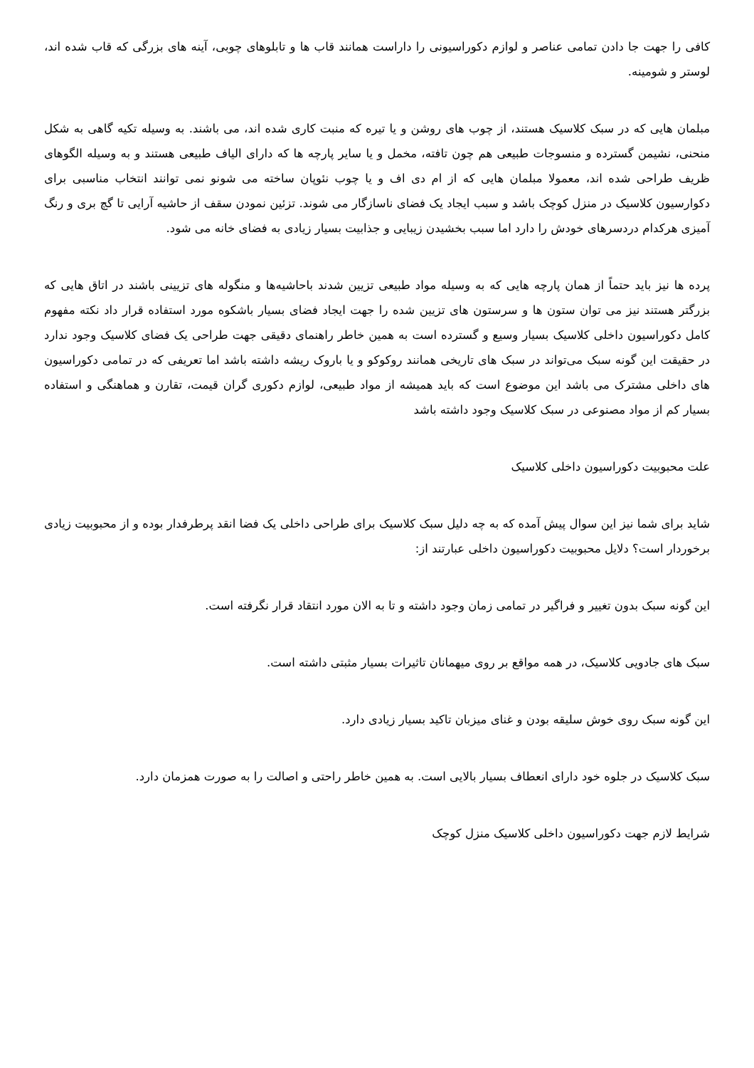کافی را جهت جا دادن تمامی عناصر و لوازم دکوراسیونی را داراست همانند قاب ها و تابلوهای چوبی، آینه های بزرگی که قاب شده اند، لوستر و شومینه.
مبلمان هایی که در سبک کلاسیک هستند، از چوب های روشن و یا تیره که منبت کاری شده اند، می باشند. به وسیله تکیه گاهی به شکل منحنی، نشیمن گسترده و منسوجات طبیعی هم چون تافته، مخمل و یا سایر پارچه ها که دارای الیاف طبیعی هستند و به وسیله الگوهای ظریف طراحی شده اند، معمولا مبلمان هایی که از ام دی اف و یا چوب نئوپان ساخته می شونو نمی توانند انتخاب مناسبی برای دکوارسیون کلاسیک در منزل کوچک باشد و سبب ایجاد یک فضای ناسازگار می شوند. تزئین نمودن سقف از حاشیه آرایی تا گچ بری و رنگ آمیزی هرکدام دردسرهای خودش را دارد اما سبب بخشیدن زیبایی و جذابیت بسیار زیادی به فضای خانه می شود.
پرده ها نیز باید حتماً از همان پارچه هایی که به وسیله مواد طبیعی تزیین شدند باحاشیه‌ها و منگوله های تزیینی باشند در اتاق هایی که بزرگتر هستند نیز می توان ستون ها و سرستون های تزیین شده را جهت ایجاد فضای بسیار باشکوه مورد استفاده قرار داد نکته مفهوم کامل دکوراسیون داخلی کلاسیک بسیار وسیع و گسترده است به همین خاطر راهنمای دقیقی جهت طراحی یک فضای کلاسیک وجود ندارد در حقیقت این گونه سبک می‌تواند در سبک های تاریخی همانند روکوکو و یا باروک ریشه داشته باشد اما تعریفی که در تمامی دکوراسیون های داخلی مشترک می باشد این موضوع است که باید همیشه از مواد طبیعی، لوازم دکوری گران قیمت، تقارن و هماهنگی و استفاده بسیار کم از مواد مصنوعی در سبک کلاسیک وجود داشته باشد
علت محبوبیت دکوراسیون داخلی کلاسیک
شاید برای شما نیز این سوال پیش آمده که به چه دلیل سبک کلاسیک برای طراحی داخلی یک فضا انقد پرطرفدار بوده و از محبوبیت زیادی برخوردار است؟ دلایل محبوبیت دکوراسیون داخلی عبارتند از:
این گونه سبک بدون تغییر و فراگیر در تمامی زمان وجود داشته و تا به الان مورد انتقاد قرار نگرفته است.
سبک های جادویی کلاسیک، در همه مواقع بر روی میهمانان تاثیرات بسیار مثبتی داشته است.
این گونه سبک روی خوش سلیقه بودن و غنای میزبان تاکید بسیار زیادی دارد.
سبک کلاسیک در جلوه خود دارای انعطاف بسیار بالایی است. به همین خاطر راحتی و اصالت را به صورت همزمان دارد.
شرایط لازم جهت دکوراسیون داخلی کلاسیک منزل کوچک